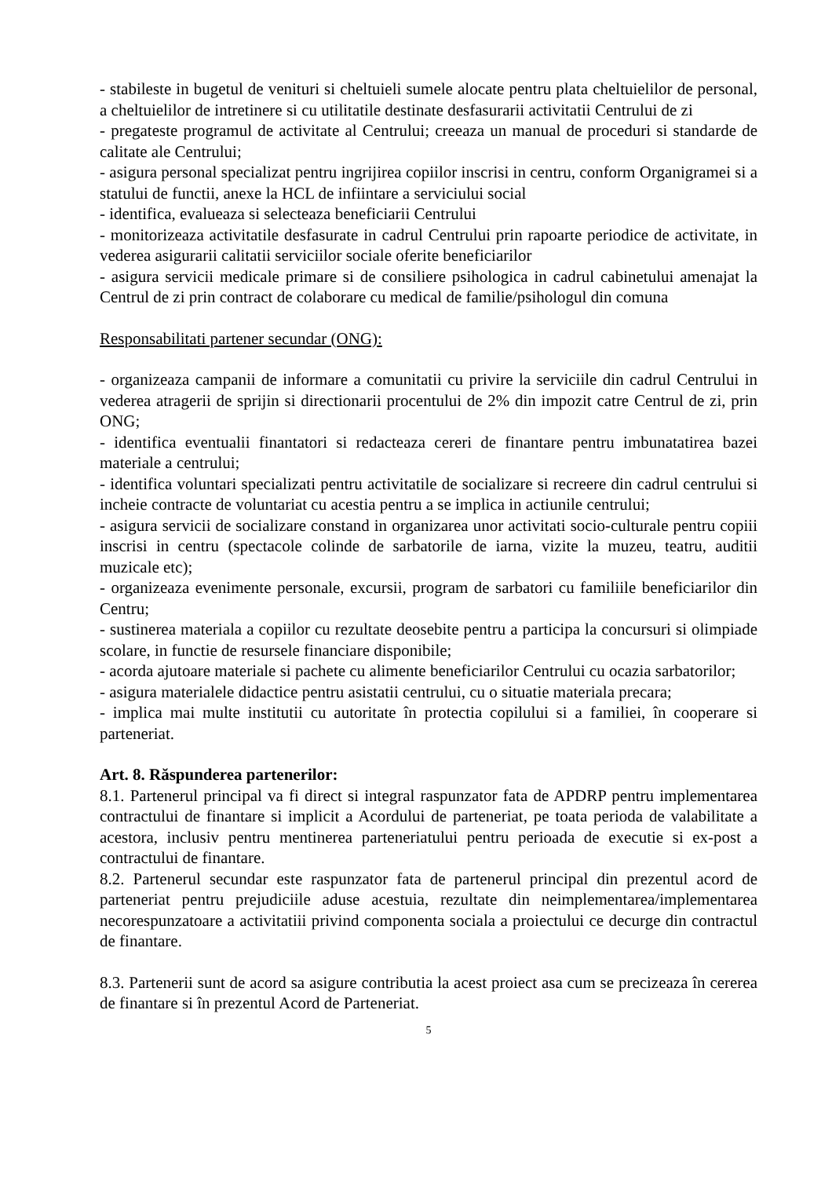- stabileste in bugetul de venituri si cheltuieli sumele alocate pentru plata cheltuielilor de personal, a cheltuielilor de intretinere si cu utilitatile destinate desfasurarii activitatii Centrului de zi
- pregateste programul de activitate al Centrului; creeaza un manual de proceduri si standarde de calitate ale Centrului;
- asigura personal specializat pentru ingrijirea copiilor inscrisi in centru, conform Organigramei si a statului de functii, anexe la HCL de infiintare a serviciului social
- identifica, evalueaza si selecteaza beneficiarii Centrului
- monitorizeaza activitatile desfasurate in cadrul Centrului prin rapoarte periodice de activitate, in vederea asigurarii calitatii serviciilor sociale oferite beneficiarilor
- asigura servicii medicale primare si de consiliere psihologica in cadrul cabinetului amenajat la Centrul de zi prin contract de colaborare cu medical de familie/psihologul din comuna
Responsabilitati partener secundar (ONG):
- organizeaza campanii de informare a comunitatii cu privire la serviciile din cadrul Centrului in vederea atragerii de sprijin si directionarii procentului de 2% din impozit catre Centrul de zi, prin ONG;
- identifica eventualii finantatori si redacteaza cereri de finantare pentru imbunatatirea bazei materiale a centrului;
- identifica voluntari specializati pentru activitatile de socializare si recreere din cadrul centrului si incheie contracte de voluntariat cu acestia pentru a se implica in actiunile centrului;
- asigura servicii de socializare constand in organizarea unor activitati socio-culturale pentru copiii inscrisi in centru (spectacole colinde de sarbatorile de iarna, vizite la muzeu, teatru, auditii muzicale etc);
- organizeaza evenimente personale, excursii, program de sarbatori cu familiile beneficiarilor din Centru;
- sustinerea materiala a copiilor cu rezultate deosebite pentru a participa la concursuri si olimpiade scolare, in functie de resursele financiare disponibile;
- acorda ajutoare materiale si pachete cu alimente beneficiarilor Centrului cu ocazia sarbatorilor;
- asigura materialele didactice pentru asistatii centrului, cu o situatie materiala precara;
- implica mai multe institutii cu autoritate în protectia copilului si a familiei, în cooperare si parteneriat.
Art. 8. Răspunderea partenerilor:
8.1. Partenerul principal va fi direct si integral raspunzator fata de APDRP pentru implementarea contractului de finantare si implicit a Acordului de parteneriat, pe toata perioda de valabilitate a acestora, inclusiv pentru mentinerea parteneriatului pentru perioada de executie si ex-post a contractului de finantare.
8.2. Partenerul secundar este raspunzator fata de partenerul principal din prezentul acord de parteneriat pentru prejudiciile aduse acestuia, rezultate din neimplementarea/implementarea necorespunzatoare a activitatiii privind componenta sociala a proiectului ce decurge din contractul de finantare.
8.3. Partenerii sunt de acord sa asigure contributia la acest proiect asa cum se precizeaza în cererea de finantare si în prezentul Acord de Parteneriat.
5